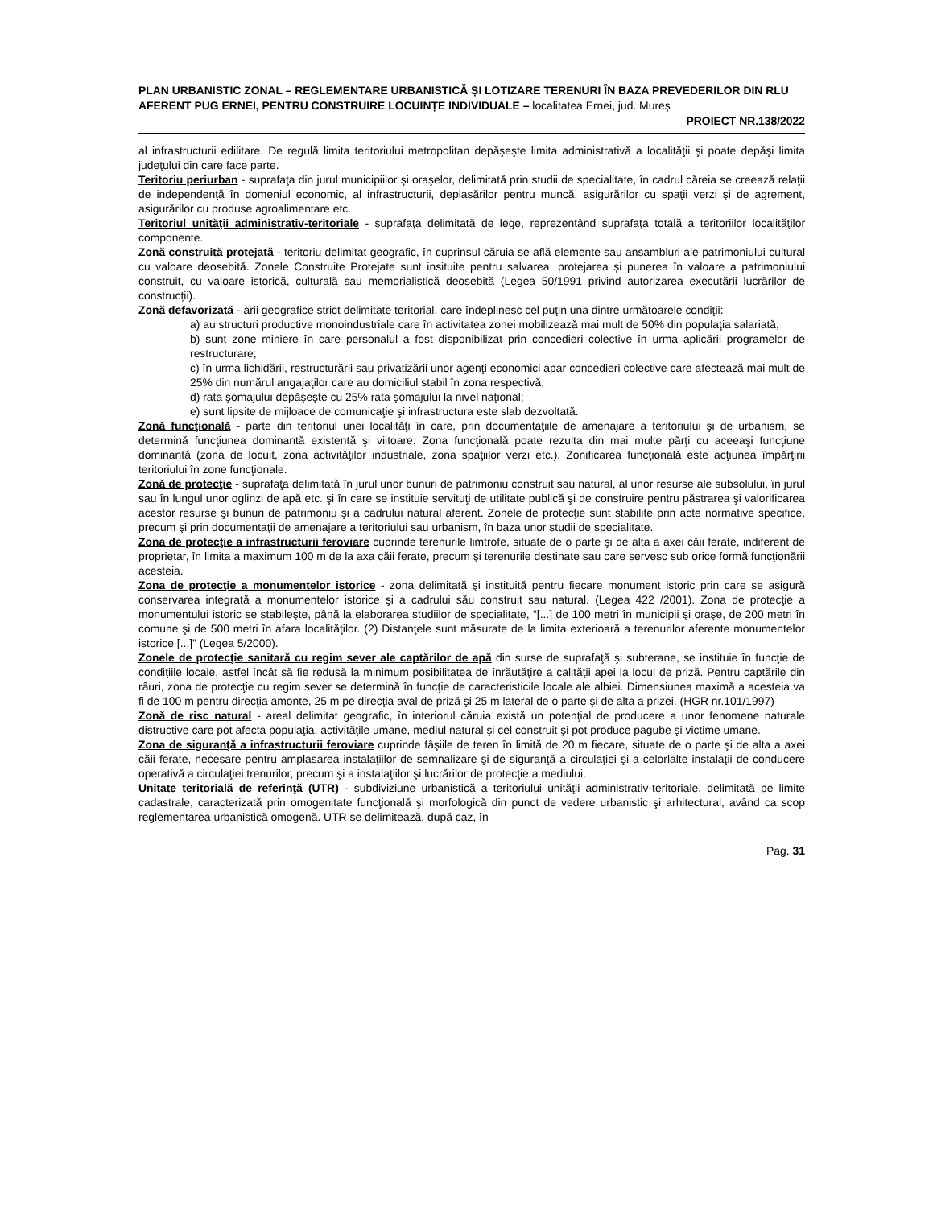PLAN URBANISTIC ZONAL – REGLEMENTARE URBANISTICĂ ȘI LOTIZARE TERENURI ÎN BAZA PREVEDERILOR DIN RLU AFERENT PUG ERNEI, PENTRU CONSTRUIRE LOCUINȚE INDIVIDUALE – localitatea Ernei, jud. Mureș
PROIECT NR.138/2022
al infrastructurii edilitare. De regulă limita teritoriului metropolitan depăşeşte limita administrativă a localităţii şi poate depăşi limita judeţului din care face parte.
Teritoriu periurban - suprafaţa din jurul municipiilor şi oraşelor, delimitată prin studii de specialitate, în cadrul căreia se creează relaţii de independenţă în domeniul economic, al infrastructurii, deplasărilor pentru muncă, asigurărilor cu spaţii verzi şi de agrement, asigurărilor cu produse agroalimentare etc.
Teritoriul unităţii administrativ-teritoriale - suprafaţa delimitată de lege, reprezentând suprafaţa totală a teritoriilor localităţilor componente.
Zonă construită protejată - teritoriu delimitat geografic, în cuprinsul căruia se află elemente sau ansambluri ale patrimoniului cultural cu valoare deosebită. Zonele Construite Protejate sunt insituite pentru salvarea, protejarea și punerea în valoare a patrimoniului construit, cu valoare istorică, culturală sau memorialistică deosebită (Legea 50/1991 privind autorizarea executării lucrărilor de construcții).
Zonă defavorizată - arii geografice strict delimitate teritorial, care îndeplinesc cel puţin una dintre următoarele condiţii:
a) au structuri productive monoindustriale care în activitatea zonei mobilizează mai mult de 50% din populaţia salariată;
b) sunt zone miniere în care personalul a fost disponibilizat prin concedieri colective în urma aplicării programelor de restructurare;
c) în urma lichidării, restructurării sau privatizării unor agenţi economici apar concedieri colective care afectează mai mult de 25% din numărul angajaţilor care au domiciliul stabil în zona respectivă;
d) rata şomajului depăşeşte cu 25% rata şomajului la nivel naţional;
e) sunt lipsite de mijloace de comunicaţie şi infrastructura este slab dezvoltată.
Zonă funcţională - parte din teritoriul unei localităţi în care, prin documentaţiile de amenajare a teritoriului şi de urbanism, se determină funcţiunea dominantă existentă şi viitoare. Zona funcţională poate rezulta din mai multe părţi cu aceeaşi funcţiune dominantă (zona de locuit, zona activităţilor industriale, zona spaţiilor verzi etc.). Zonificarea funcţională este acţiunea împărţirii teritoriului în zone funcţionale.
Zonă de protecţie - suprafaţa delimitată în jurul unor bunuri de patrimoniu construit sau natural, al unor resurse ale subsolului, în jurul sau în lungul unor oglinzi de apă etc. şi în care se instituie servituţi de utilitate publică şi de construire pentru păstrarea şi valorificarea acestor resurse şi bunuri de patrimoniu şi a cadrului natural aferent. Zonele de protecţie sunt stabilite prin acte normative specifice, precum şi prin documentaţii de amenajare a teritoriului sau urbanism, în baza unor studii de specialitate.
Zona de protecţie a infrastructurii feroviare cuprinde terenurile limtrofe, situate de o parte şi de alta a axei căii ferate, indiferent de proprietar, în limita a maximum 100 m de la axa căii ferate, precum şi terenurile destinate sau care servesc sub orice formă funcţionării acesteia.
Zona de protecţie a monumentelor istorice - zona delimitată şi instituită pentru fiecare monument istoric prin care se asigură conservarea integrată a monumentelor istorice şi a cadrului său construit sau natural. (Legea 422 /2001). Zona de protecţie a monumentului istoric se stabileşte, până la elaborarea studiilor de specialitate, “[...] de 100 metri în municipii şi oraşe, de 200 metri în comune şi de 500 metri în afara localităţilor. (2) Distanţele sunt măsurate de la limita exterioară a terenurilor aferente monumentelor istorice [...]” (Legea 5/2000).
Zonele de protecţie sanitară cu regim sever ale captărilor de apă din surse de suprafaţă şi subterane, se instituie în funcţie de condiţiile locale, astfel încât să fie redusă la minimum posibilitatea de înrăutăţire a calităţii apei la locul de priză. Pentru captările din râuri, zona de protecţie cu regim sever se determină în funcţie de caracteristicile locale ale albiei. Dimensiunea maximă a acesteia va fi de 100 m pentru direcţia amonte, 25 m pe direcţia aval de priză şi 25 m lateral de o parte şi de alta a prizei. (HGR nr.101/1997)
Zonă de risc natural - areal delimitat geografic, în interiorul căruia există un potenţial de producere a unor fenomene naturale distructive care pot afecta populaţia, activităţile umane, mediul natural şi cel construit şi pot produce pagube şi victime umane.
Zona de siguranţă a infrastructurii feroviare cuprinde fâşiile de teren în limită de 20 m fiecare, situate de o parte şi de alta a axei căii ferate, necesare pentru amplasarea instalaţiilor de semnalizare şi de siguranţă a circulaţiei şi a celorlalte instalaţii de conducere operativă a circulaţiei trenurilor, precum şi a instalaţiilor şi lucrărilor de protecţie a mediului.
Unitate teritorială de referinţă (UTR) - subdiviziune urbanistică a teritoriului unităţii administrativ-teritoriale, delimitată pe limite cadastrale, caracterizată prin omogenitate funcţională şi morfologică din punct de vedere urbanistic şi arhitectural, având ca scop reglementarea urbanistică omogenă. UTR se delimitează, după caz, în
Pag. 31